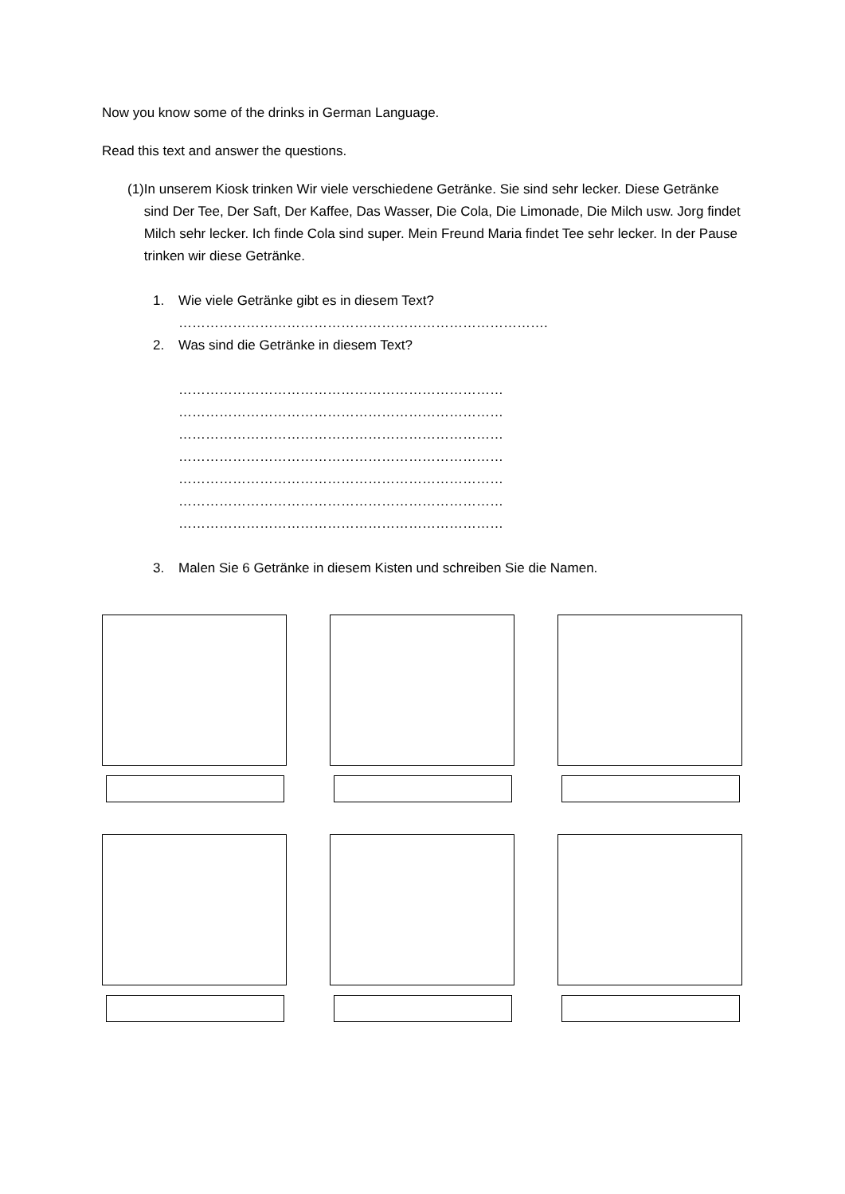Now you know some of the drinks in German Language.
Read this text and answer the questions.
(1) In unserem Kiosk trinken Wir viele verschiedene Getränke. Sie sind sehr lecker. Diese Getränke sind Der Tee, Der Saft, Der Kaffee, Das Wasser, Die Cola, Die Limonade, Die Milch usw. Jorg findet Milch sehr lecker. Ich finde Cola sind super. Mein Freund Maria findet Tee sehr lecker. In der Pause trinken wir diese Getränke.
1. Wie viele Getränke gibt es in diesem Text?
……………………………………………………………………….
2. Was sind die Getränke in diesem Text?
………………………………………………………………
………………………………………………………………
………………………………………………………………
………………………………………………………………
………………………………………………………………
………………………………………………………………
………………………………………………………………
3. Malen Sie 6 Getränke in diesem Kisten und schreiben Sie die Namen.